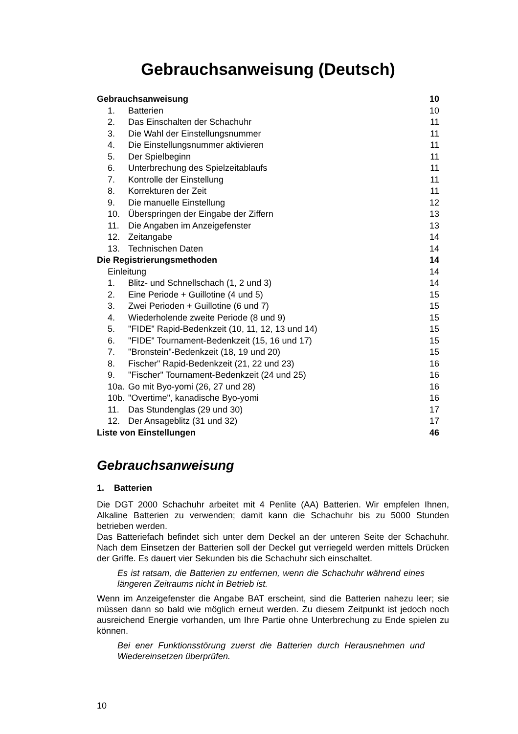Gebrauchsanweisung (Deutsch)
| Gebrauchsanweisung | | 10 |
| 1. | Batterien | 10 |
| 2. | Das Einschalten der Schachuhr | 11 |
| 3. | Die Wahl der Einstellungsnummer | 11 |
| 4. | Die Einstellungsnummer aktivieren | 11 |
| 5. | Der Spielbeginn | 11 |
| 6. | Unterbrechung des Spielzeitablaufs | 11 |
| 7. | Kontrolle der Einstellung | 11 |
| 8. | Korrekturen der Zeit | 11 |
| 9. | Die manuelle Einstellung | 12 |
| 10. | Überspringen der Eingabe der Ziffern | 13 |
| 11. | Die Angaben im Anzeigefenster | 13 |
| 12. | Zeitangabe | 14 |
| 13. | Technischen Daten | 14 |
| Die Registrierungsmethoden | | 14 |
| Einleitung | | 14 |
| 1. | Blitz- und Schnellschach (1, 2 und 3) | 14 |
| 2. | Eine Periode + Guillotine (4 und 5) | 15 |
| 3. | Zwei Perioden + Guillotine (6 und 7) | 15 |
| 4. | Wiederholende zweite Periode (8 und 9) | 15 |
| 5. | "FIDE" Rapid-Bedenkzeit (10, 11, 12, 13 und 14) | 15 |
| 6. | "FIDE" Tournament-Bedenkzeit (15, 16 und 17) | 15 |
| 7. | "Bronstein"-Bedenkzeit (18, 19 und 20) | 15 |
| 8. | Fischer" Rapid-Bedenkzeit (21, 22 und 23) | 16 |
| 9. | "Fischer" Tournament-Bedenkzeit (24 und 25) | 16 |
| 10a. | Go mit Byo-yomi (26, 27 und 28) | 16 |
| 10b. | "Overtime", kanadische Byo-yomi | 16 |
| 11. | Das Stundenglas (29 und 30) | 17 |
| 12. | Der Ansageblitz (31 und 32) | 17 |
| Liste von Einstellungen | | 46 |
Gebrauchsanweisung
1. Batterien
Die DGT 2000 Schachuhr arbeitet mit 4 Penlite (AA) Batterien. Wir empfelen Ihnen, Alkaline Batterien zu verwenden; damit kann die Schachuhr bis zu 5000 Stunden betrieben werden.
Das Batteriefach befindet sich unter dem Deckel an der unteren Seite der Schachuhr. Nach dem Einsetzen der Batterien soll der Deckel gut verriegeld werden mittels Drücken der Griffe. Es dauert vier Sekunden bis die Schachuhr sich einschaltet.
Es ist ratsam, die Batterien zu entfernen, wenn die Schachuhr während eines längeren Zeitraums nicht in Betrieb ist.
Wenn im Anzeigefenster die Angabe BAT erscheint, sind die Batterien nahezu leer; sie müssen dann so bald wie möglich erneut werden. Zu diesem Zeitpunkt ist jedoch noch ausreichend Energie vorhanden, um Ihre Partie ohne Unterbrechung zu Ende spielen zu können.
Bei ener Funktionsstörung zuerst die Batterien durch Herausnehmen und Wiedereinsetzen überprüfen.
10